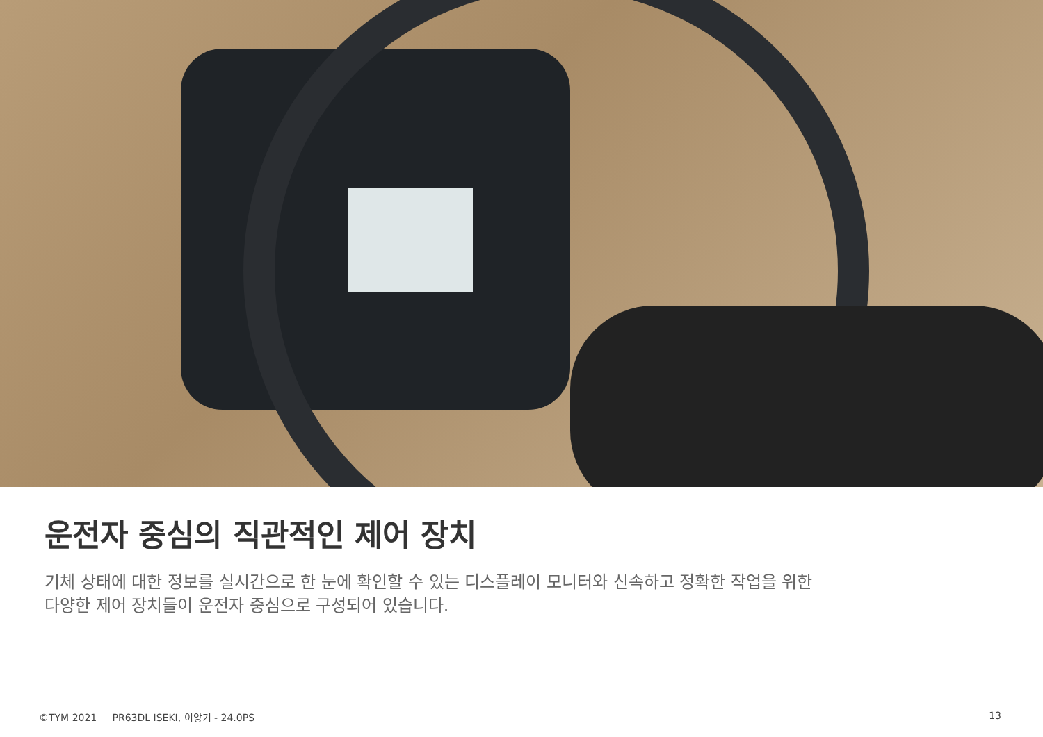운전자 중심의 직관적인 제어 장치
기체 상태에 대한 정보를 실시간으로 한 눈에 확인할 수 있는 디스플레이 모니터와 신속하고 정확한 작업을 위한
다양한 제어 장치들이 운전자 중심으로 구성되어 있습니다.
©TYM 2021 PR63DL ISEKI, 이앙기 - 24.0PS 13